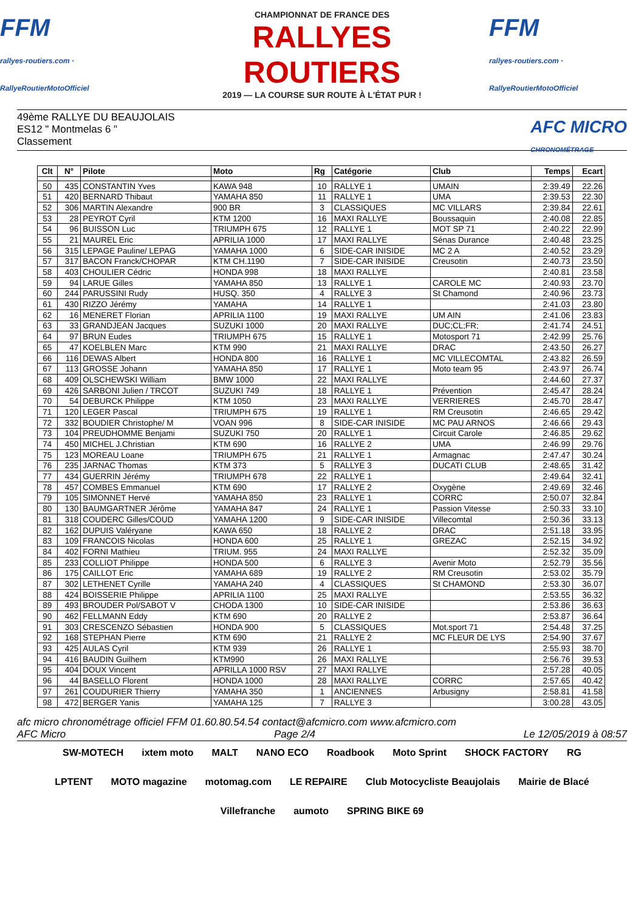FFM
rallyes-routiers.com · RallyeRoutierMotoOfficiel
CHAMPIONNAT DE FRANCE DES
RALLYES ROUTIERS
2019 — LA COURSE SUR ROUTE À L'ÉTAT PUR !
FFM
rallyes-routiers.com · RallyeRoutierMotoOfficiel
49ème RALLYE DU BEAUJOLAIS
ES12 " Montmelas 6 "
Classement
AFC MICRO
CHRONOMÉTRAGE
| Clt | N° | Pilote | Moto | Rg | Catégorie | Club | Temps | Ecart |
| --- | --- | --- | --- | --- | --- | --- | --- | --- |
| 50 | 435 | CONSTANTIN Yves | KAWA 948 | 10 | RALLYE 1 | UMAIN | 2:39.49 | 22.26 |
| 51 | 420 | BERNARD Thibaut | YAMAHA 850 | 11 | RALLYE 1 | UMA | 2:39.53 | 22.30 |
| 52 | 306 | MARTIN Alexandre | 900 BR | 3 | CLASSIQUES | MC VILLARS | 2:39.84 | 22.61 |
| 53 | 28 | PEYROT Cyril | KTM 1200 | 16 | MAXI RALLYE | Boussaquin | 2:40.08 | 22.85 |
| 54 | 96 | BUISSON Luc | TRIUMPH 675 | 12 | RALLYE 1 | MOT SP 71 | 2:40.22 | 22.99 |
| 55 | 21 | MAUREL Eric | APRILIA 1000 | 17 | MAXI RALLYE | Sénas Durance | 2:40.48 | 23.25 |
| 56 | 315 | LEPAGE Pauline/ LEPAG | YAMAHA 1000 | 6 | SIDE-CAR INISIDE | MC 2 A | 2:40.52 | 23.29 |
| 57 | 317 | BACON Franck/CHOPAR | KTM CH.1190 | 7 | SIDE-CAR INISIDE | Creusotin | 2:40.73 | 23.50 |
| 58 | 403 | CHOULIER Cédric | HONDA 998 | 18 | MAXI RALLYE | | 2:40.81 | 23.58 |
| 59 | 94 | LARUE Gilles | YAMAHA 850 | 13 | RALLYE 1 | CAROLE MC | 2:40.93 | 23.70 |
| 60 | 244 | PARUSSINI Rudy | HUSQ. 350 | 4 | RALLYE 3 | St Chamond | 2:40.96 | 23.73 |
| 61 | 430 | RIZZO Jérémy | YAMAHA | 14 | RALLYE 1 | | 2:41.03 | 23.80 |
| 62 | 16 | MENERET Florian | APRILIA 1100 | 19 | MAXI RALLYE | UM AIN | 2:41.06 | 23.83 |
| 63 | 33 | GRANDJEAN Jacques | SUZUKI 1000 | 20 | MAXI RALLYE | DUC;CL;FR; | 2:41.74 | 24.51 |
| 64 | 97 | BRUN Eudes | TRIUMPH 675 | 15 | RALLYE 1 | Motosport 71 | 2:42.99 | 25.76 |
| 65 | 47 | KOELBLEN Marc | KTM 990 | 21 | MAXI RALLYE | DRAC | 2:43.50 | 26.27 |
| 66 | 116 | DEWAS Albert | HONDA 800 | 16 | RALLYE 1 | MC VILLECOMTAL | 2:43.82 | 26.59 |
| 67 | 113 | GROSSE Johann | YAMAHA 850 | 17 | RALLYE 1 | Moto team 95 | 2:43.97 | 26.74 |
| 68 | 409 | OLSCHEWSKI William | BMW 1000 | 22 | MAXI RALLYE | | 2:44.60 | 27.37 |
| 69 | 426 | SARBONI Julien / TRCOT | SUZUKI 749 | 18 | RALLYE 1 | Prévention | 2:45.47 | 28.24 |
| 70 | 54 | DEBURCK Philippe | KTM 1050 | 23 | MAXI RALLYE | VERRIERES | 2:45.70 | 28.47 |
| 71 | 120 | LEGER Pascal | TRIUMPH 675 | 19 | RALLYE 1 | RM Creusotin | 2:46.65 | 29.42 |
| 72 | 332 | BOUDIER Christophe/ M | VOAN 996 | 8 | SIDE-CAR INISIDE | MC PAU ARNOS | 2:46.66 | 29.43 |
| 73 | 104 | PREUDHOMME Benjami | SUZUKI 750 | 20 | RALLYE 1 | Circuit Carole | 2:46.85 | 29.62 |
| 74 | 450 | MICHEL J.Christian | KTM 690 | 16 | RALLYE 2 | UMA | 2:46.99 | 29.76 |
| 75 | 123 | MOREAU Loane | TRIUMPH 675 | 21 | RALLYE 1 | Armagnac | 2:47.47 | 30.24 |
| 76 | 235 | JARNAC Thomas | KTM 373 | 5 | RALLYE 3 | DUCATI CLUB | 2:48.65 | 31.42 |
| 77 | 434 | GUERRIN Jérémy | TRIUMPH 678 | 22 | RALLYE 1 | | 2:49.64 | 32.41 |
| 78 | 457 | COMBES Emmanuel | KTM 690 | 17 | RALLYE 2 | Oxygène | 2:49.69 | 32.46 |
| 79 | 105 | SIMONNET Hervé | YAMAHA 850 | 23 | RALLYE 1 | CORRC | 2:50.07 | 32.84 |
| 80 | 130 | BAUMGARTNER Jérôme | YAMAHA 847 | 24 | RALLYE 1 | Passion Vitesse | 2:50.33 | 33.10 |
| 81 | 318 | COUDERC Gilles/COUD | YAMAHA 1200 | 9 | SIDE-CAR INISIDE | Villecomtal | 2:50.36 | 33.13 |
| 82 | 162 | DUPUIS Valéryane | KAWA 650 | 18 | RALLYE 2 | DRAC | 2:51.18 | 33.95 |
| 83 | 109 | FRANCOIS Nicolas | HONDA 600 | 25 | RALLYE 1 | GREZAC | 2:52.15 | 34.92 |
| 84 | 402 | FORNI Mathieu | TRIUM. 955 | 24 | MAXI RALLYE | | 2:52.32 | 35.09 |
| 85 | 233 | COLLIOT Philippe | HONDA 500 | 6 | RALLYE 3 | Avenir Moto | 2:52.79 | 35.56 |
| 86 | 175 | CAILLOT Eric | YAMAHA 689 | 19 | RALLYE 2 | RM Creusotin | 2:53.02 | 35.79 |
| 87 | 302 | LETHENET Cyrille | YAMAHA 240 | 4 | CLASSIQUES | St CHAMOND | 2:53.30 | 36.07 |
| 88 | 424 | BOISSERIE Philippe | APRILIA 1100 | 25 | MAXI RALLYE | | 2:53.55 | 36.32 |
| 89 | 493 | BROUDER Pol/SABOT V | CHODA 1300 | 10 | SIDE-CAR INISIDE | | 2:53.86 | 36.63 |
| 90 | 462 | FELLMANN Eddy | KTM 690 | 20 | RALLYE 2 | | 2:53.87 | 36.64 |
| 91 | 303 | CRESCENZO Sébastien | HONDA 900 | 5 | CLASSIQUES | Mot.sport 71 | 2:54.48 | 37.25 |
| 92 | 168 | STEPHAN Pierre | KTM 690 | 21 | RALLYE 2 | MC FLEUR DE LYS | 2:54.90 | 37.67 |
| 93 | 425 | AULAS Cyril | KTM 939 | 26 | RALLYE 1 | | 2:55.93 | 38.70 |
| 94 | 416 | BAUDIN Guilhem | KTM990 | 26 | MAXI RALLYE | | 2:56.76 | 39.53 |
| 95 | 404 | DOUX Vincent | APRILLA 1000 RSV | 27 | MAXI RALLYE | | 2:57.28 | 40.05 |
| 96 | 44 | BASELLO Florent | HONDA 1000 | 28 | MAXI RALLYE | CORRC | 2:57.65 | 40.42 |
| 97 | 261 | COUDURIER Thierry | YAMAHA 350 | 1 | ANCIENNES | Arbusigny | 2:58.81 | 41.58 |
| 98 | 472 | BERGER Yanis | YAMAHA 125 | 7 | RALLYE 3 | | 3:00.28 | 43.05 |
afc micro chronométrage officiel FFM 01.60.80.54.54 contact@afcmicro.com www.afcmicro.com
AFC Micro Page 2/4 Le 12/05/2019 à 08:57
SW-MOTECH ixtem moto MALT NANO ECO Roadbook Moto Sprint SHOCK FACTORY RG LPTENT MOTO magazine motomag.com LE REPAIRE Club Motocycliste Beaujolais Mairie de Blacé Villefranche aumoto SPRING BIKE 69